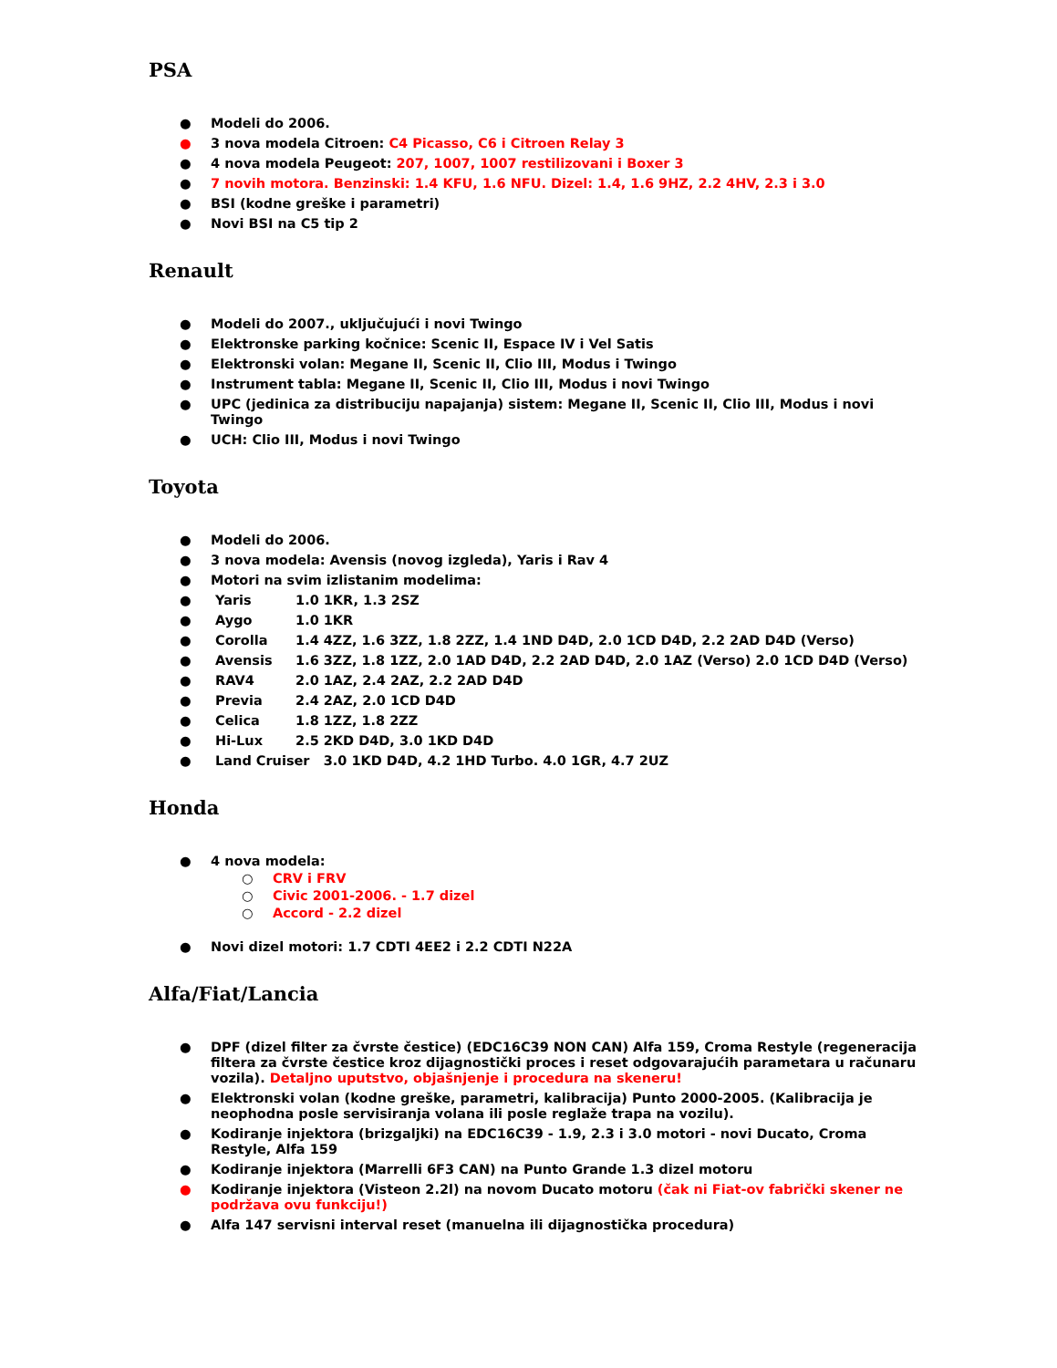PSA
● Modeli do 2006.
● 3 nova modela Citroen: C4 Picasso, C6 i Citroen Relay 3
● 4 nova modela Peugeot: 207, 1007, 1007 restilizovani i Boxer 3
● 7 novih motora. Benzinski: 1.4 KFU, 1.6 NFU. Dizel: 1.4, 1.6 9HZ, 2.2 4HV, 2.3 i 3.0
● BSI (kodne greške i parametri)
● Novi BSI na C5 tip 2
Renault
● Modeli do 2007., uključujući i novi Twingo
● Elektronske parking kočnice: Scenic II, Espace IV i Vel Satis
● Elektronski volan: Megane II, Scenic II, Clio III, Modus i Twingo
● Instrument tabla: Megane II, Scenic II, Clio III, Modus i novi Twingo
● UPC (jedinica za distribuciju napajanja) sistem: Megane II, Scenic II, Clio III, Modus i novi Twingo
● UCH: Clio III, Modus i novi Twingo
Toyota
● Modeli do 2006.
● 3 nova modela: Avensis (novog izgleda), Yaris i Rav 4
● Motori na svim izlistanim modelima:
● Yaris 1.0 1KR, 1.3 2SZ
● Aygo 1.0 1KR
● Corolla 1.4 4ZZ, 1.6 3ZZ, 1.8 2ZZ, 1.4 1ND D4D, 2.0 1CD D4D, 2.2 2AD D4D (Verso)
● Avensis 1.6 3ZZ, 1.8 1ZZ, 2.0 1AD D4D, 2.2 2AD D4D, 2.0 1AZ (Verso) 2.0 1CD D4D (Verso)
● RAV4 2.0 1AZ, 2.4 2AZ, 2.2 2AD D4D
● Previa 2.4 2AZ, 2.0 1CD D4D
● Celica 1.8 1ZZ, 1.8 2ZZ
● Hi-Lux 2.5 2KD D4D, 3.0 1KD D4D
● Land Cruiser 3.0 1KD D4D, 4.2 1HD Turbo. 4.0 1GR, 4.7 2UZ
Honda
● 4 nova modela:
○ CRV i FRV
○ Civic 2001-2006. - 1.7 dizel
○ Accord - 2.2 dizel
● Novi dizel motori: 1.7 CDTI 4EE2 i 2.2 CDTI N22A
Alfa/Fiat/Lancia
● DPF (dizel filter za čvrste čestice) (EDC16C39 NON CAN) Alfa 159, Croma Restyle (regeneracija filtera za čvrste čestice kroz dijagnostički proces i reset odgovarajućih parametara u računaru vozila). Detaljno uputstvo, objašnjenje i procedura na skeneru!
● Elektronski volan (kodne greške, parametri, kalibracija) Punto 2000-2005. (Kalibracija je neophodna posle servisiranja volana ili posle reglaže trapa na vozilu).
● Kodiranje injektora (brizgaljki) na EDC16C39 - 1.9, 2.3 i 3.0 motori - novi Ducato, Croma Restyle, Alfa 159
● Kodiranje injektora (Marrelli 6F3 CAN) na Punto Grande 1.3 dizel motoru
● Kodiranje injektora (Visteon 2.2l) na novom Ducato motoru (čak ni Fiat-ov fabrički skener ne podržava ovu funkciju!)
● Alfa 147 servisni interval reset (manuelna ili dijagnostička procedura)